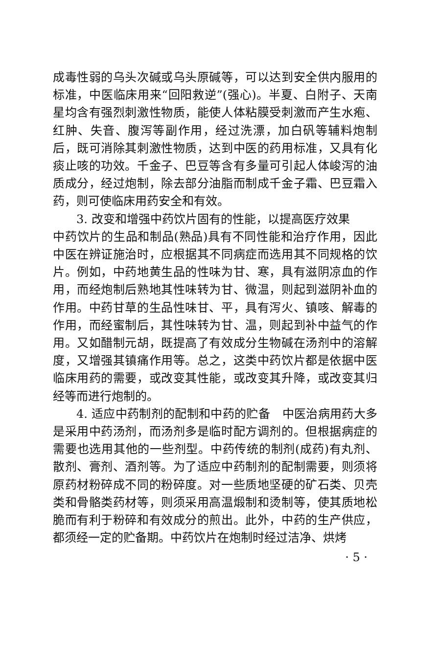成毒性弱的乌头次碱或乌头原碱等，可以达到安全供内服用的标准，中医临床用来“回阳救逆”(强心)。半夏、白附子、天南星均含有强烈刺激性物质，能使人体粘膜受刺激而产生水疱、红肿、失音、腹泻等副作用，经过洗漂，加白矾等辅料炮制后，既可消除其刺激性物质，达到中医的药用标准，又具有化痰止咳的功效。千金子、巴豆等含有多量可引起人体峻泻的油质成分，经过炮制，除去部分油脂而制成千金子霜、巴豆霜入药，则可使临床用药安全和有效。
3. 改变和增强中药饮片固有的性能，以提高医疗效果
中药饮片的生品和制品(熟品)具有不同性能和治疗作用，因此中医在辨证施治时，应根据其不同病症而选用其不同规格的饮片。例如，中药地黄生品的性味为甘、寒，具有滋阴凉血的作用，而经炮制后熟地其性味转为甘、微温，则起到滋阴补血的作用。中药甘草的生品性味甘、平，具有泻火、镇咳、解毒的作用，而经蜜制后，其性味转为甘、温，则起到补中益气的作用。又如醋制元胡，既提高了有效成分生物碱在汤剂中的溶解度，又增强其镇痛作用等。总之，这类中药饮片都是依据中医临床用药的需要，或改变其性能，或改变其升降，或改变其归经等而进行炮制的。
4. 适应中药制剂的配制和中药的贮备　中医治病用药大多是采用中药汤剂，而汤剂多是临时配方调剂的。但根据病症的需要也选用其他的一些剂型。中药传统的制剂(成药)有丸剂、散剂、膏剂、酒剂等。为了适应中药制剂的配制需要，则须将原药材粉碎成不同的粉碎度。对一些质地坚硬的矿石类、贝壳类和骨骼类药材等，则须采用高温煅制和烫制等，使其质地松脆而有利于粉碎和有效成分的煎出。此外，中药的生产供应，都须经一定的贮备期。中药饮片在炮制时经过洁净、烘烤
· 5 ·